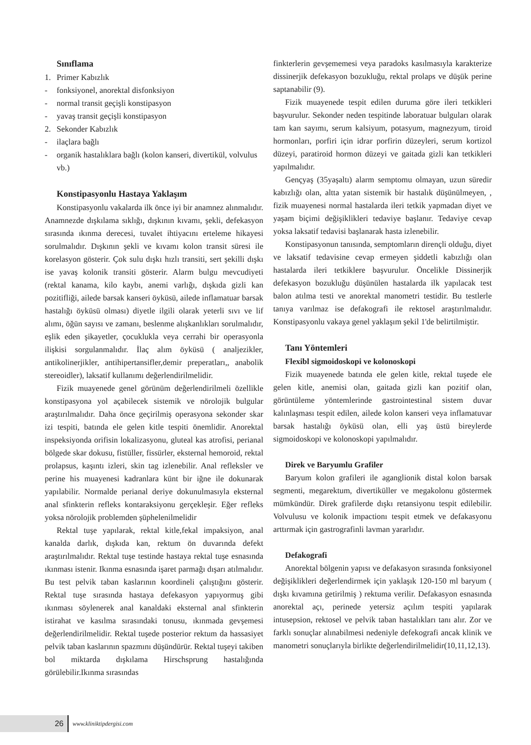Sınıflama
1. Primer Kabızlık
- fonksiyonel, anorektal disfonksiyon
- normal transit geçişli konstipasyon
- yavaş transit geçişli konstipasyon
2. Sekonder Kabızlık
- ilaçlara bağlı
- organik hastalıklara bağlı (kolon kanseri, divertikül, volvulus vb.)
Konstipasyonlu Hastaya Yaklaşım
Konstipasyonlu vakalarda ilk önce iyi bir anamnez alınmalıdır. Anamnezde dışkılama sıklığı, dışkının kıvamı, şekli, defekasyon sırasında ıkınma derecesi, tuvalet ihtiyacını erteleme hikayesi sorulmalıdır. Dışkının şekli ve kıvamı kolon transit süresi ile korelasyon gösterir. Çok sulu dışkı hızlı transiti, sert şekilli dışkı ise yavaş kolonik transiti gösterir. Alarm bulgu mevcudiyeti (rektal kanama, kilo kaybı, anemi varlığı, dışkıda gizli kan pozitifliği, ailede barsak kanseri öyküsü, ailede inflamatuar barsak hastalığı öyküsü olması) diyetle ilgili olarak yeterli sıvı ve lif alımı, öğün sayısı ve zamanı, beslenme alışkanlıkları sorulmalıdır, eşlik eden şikayetler, çocuklukla veya cerrahi bir operasyonla ilişkisi sorgulanmalıdır. İlaç alım öyküsü ( analjezikler, antikolinerjikler, antihipertansifler,demir preperatları,, anabolik stereoidler), laksatif kullanımı değerlendirilmelidir.
Fizik muayenede genel görünüm değerlendirilmeli özellikle konstipasyona yol açabilecek sistemik ve nörolojik bulgular araştırılmalıdır. Daha önce geçirilmiş operasyona sekonder skar izi tespiti, batında ele gelen kitle tespiti önemlidir. Anorektal inspeksiyonda orifisin lokalizasyonu, gluteal kas atrofisi, perianal bölgede skar dokusu, fistüller, fissürler, eksternal hemoroid, rektal prolapsus, kaşıntı izleri, skin tag izlenebilir. Anal refleksler ve perine his muayenesi kadranlara künt bir iğne ile dokunarak yapılabilir. Normalde perianal deriye dokunulmasıyla eksternal anal sfinkterin refleks kontaraksiyonu gerçekleşir. Eğer refleks yoksa nörolojik problemden şüphelenilmelidir
Rektal tuşe yapılarak, rektal kitle,fekal impaksiyon, anal kanalda darlık, dışkıda kan, rektum ön duvarında defekt araştırılmalıdır. Rektal tuşe testinde hastaya rektal tuşe esnasında ıkınması istenir. Ikınma esnasında işaret parmağı dışarı atılmalıdır. Bu test pelvik taban kaslarının koordineli çalıştığını gösterir. Rektal tuşe sırasında hastaya defekasyon yapıyormuş gibi ıkınması söylenerek anal kanaldaki eksternal anal sfinkterin istirahat ve kasılma sırasındaki tonusu, ıkınmada gevşemesi değerlendirilmelidir. Rektal tuşede posterior rektum da hassasiyet pelvik taban kaslarının spazmını düşündürür. Rektal tuşeyi takiben bol miktarda dışkılama Hirschsprung hastalığında görülebilir.Ikınma sırasındas
finkterlerin gevşememesi veya paradoks kasılmasıyla karakterize dissinerjik defekasyon bozukluğu, rektal prolaps ve düşük perine saptanabilir (9).
Fizik muayenede tespit edilen duruma göre ileri tetkikleri başvurulur. Sekonder neden tespitinde laboratuar bulguları olarak tam kan sayımı, serum kalsiyum, potasyum, magnezyum, tiroid hormonları, porfiri için idrar porfirin düzeyleri, serum kortizol düzeyi, paratiroid hormon düzeyi ve gaitada gizli kan tetkikleri yapılmalıdır.
Gençyaş (35yaşaltı) alarm semptomu olmayan, uzun süredir kabızlığı olan, altta yatan sistemik bir hastalık düşünülmeyen, , fizik muayenesi normal hastalarda ileri tetkik yapmadan diyet ve yaşam biçimi değişiklikleri tedaviye başlanır. Tedaviye cevap yoksa laksatif tedavisi başlanarak hasta izlenebilir.
Konstipasyonun tanısında, semptomların dirençli olduğu, diyet ve laksatif tedavisine cevap ermeyen şiddetli kabızlığı olan hastalarda ileri tetkiklere başvurulur. Öncelikle Dissinerjik defekasyon bozukluğu düşünülen hastalarda ilk yapılacak test balon atılma testi ve anorektal manometri testidir. Bu testlerle tanıya varılmaz ise defakografi ile rektosel araştırılmalıdır. Konstipasyonlu vakaya genel yaklaşım şekil 1'de belirtilmiştir.
Tanı Yöntemleri
Flexibl sigmoidoskopi ve kolonoskopi
Fizik muayenede batında ele gelen kitle, rektal tuşede ele gelen kitle, anemisi olan, gaitada gizli kan pozitif olan, görüntüleme yöntemlerinde gastrointestinal sistem duvar kalınlaşması tespit edilen, ailede kolon kanseri veya inflamatuvar barsak hastalığı öyküsü olan, elli yaş üstü bireylerde sigmoidoskopi ve kolonoskopi yapılmalıdır.
Direk ve Baryumlu Grafiler
Baryum kolon grafileri ile aganglionik distal kolon barsak segmenti, megarektum, divertiküller ve megakolonu göstermek mümkündür. Direk grafilerde dışkı retansiyonu tespit edilebilir. Volvulusu ve kolonik impactionı tespit etmek ve defakasyonu arttırmak için gastrografinli lavman yararlıdır.
Defakografi
Anorektal bölgenin yapısı ve defakasyon sırasında fonksiyonel değişiklikleri değerlendirmek için yaklaşık 120-150 ml baryum ( dışkı kıvamına getirilmiş ) rektuma verilir. Defakasyon esnasında anorektal açı, perinede yetersiz açılım tespiti yapılarak intusepsion, rektosel ve pelvik taban hastalıkları tanı alır. Zor ve farklı sonuçlar alınabilmesi nedeniyle defekografi ancak klinik ve manometri sonuçlarıyla birlikte değerlendirilmelidir(10,11,12,13).
26 www.kliniktipdergisi.com